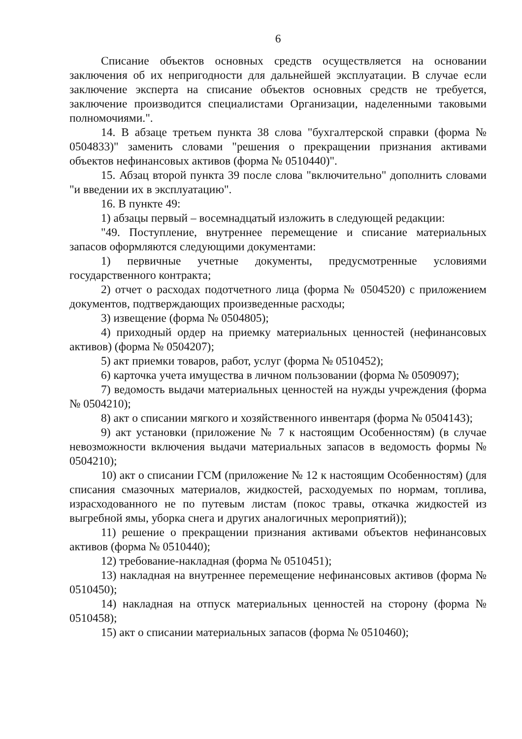6
Списание объектов основных средств осуществляется на основании заключения об их непригодности для дальнейшей эксплуатации. В случае если заключение эксперта на списание объектов основных средств не требуется, заключение производится специалистами Организации, наделенными таковыми полномочиями.".
14. В абзаце третьем пункта 38 слова "бухгалтерской справки (форма № 0504833)" заменить словами "решения о прекращении признания активами объектов нефинансовых активов (форма № 0510440)".
15. Абзац второй пункта 39 после слова "включительно" дополнить словами "и введении их в эксплуатацию".
16. В пункте 49:
1) абзацы первый – восемнадцатый изложить в следующей редакции:
"49. Поступление, внутреннее перемещение и списание материальных запасов оформляются следующими документами:
1) первичные учетные документы, предусмотренные условиями государственного контракта;
2) отчет о расходах подотчетного лица (форма № 0504520) с приложением документов, подтверждающих произведенные расходы;
3) извещение (форма № 0504805);
4) приходный ордер на приемку материальных ценностей (нефинансовых активов) (форма № 0504207);
5) акт приемки товаров, работ, услуг (форма № 0510452);
6) карточка учета имущества в личном пользовании (форма № 0509097);
7) ведомость выдачи материальных ценностей на нужды учреждения (форма № 0504210);
8) акт о списании мягкого и хозяйственного инвентаря (форма № 0504143);
9) акт установки (приложение № 7 к настоящим Особенностям) (в случае невозможности включения выдачи материальных запасов в ведомость формы № 0504210);
10) акт о списании ГСМ (приложение № 12 к настоящим Особенностям) (для списания смазочных материалов, жидкостей, расходуемых по нормам, топлива, израсходованного не по путевым листам (покос травы, откачка жидкостей из выгребной ямы, уборка снега и других аналогичных мероприятий));
11) решение о прекращении признания активами объектов нефинансовых активов (форма № 0510440);
12) требование-накладная (форма № 0510451);
13) накладная на внутреннее перемещение нефинансовых активов (форма № 0510450);
14) накладная на отпуск материальных ценностей на сторону (форма № 0510458);
15) акт о списании материальных запасов (форма № 0510460);